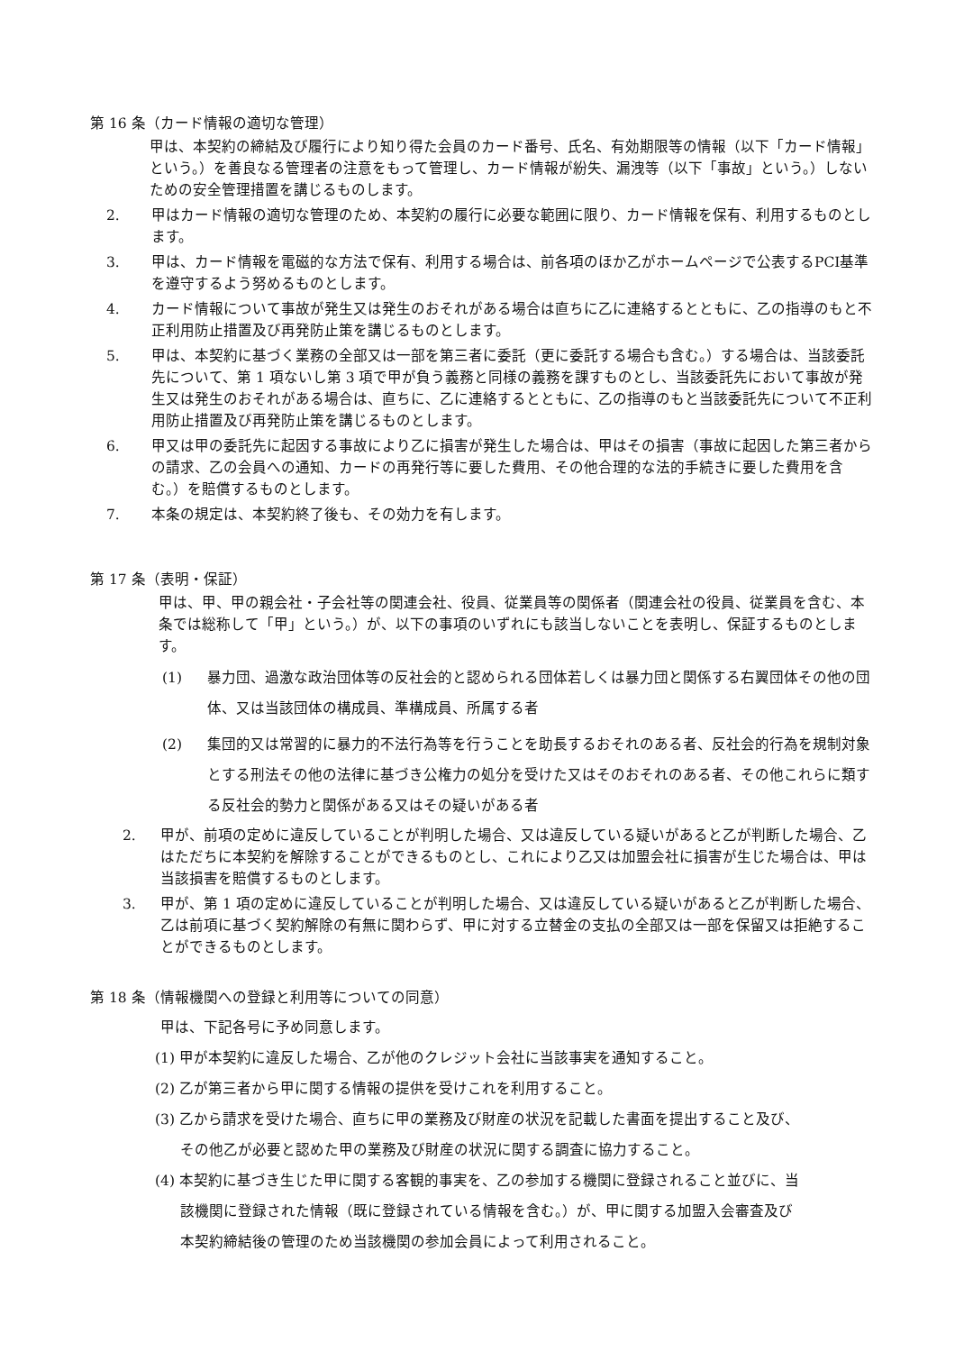第 16 条（カード情報の適切な管理）
甲は、本契約の締結及び履行により知り得た会員のカード番号、氏名、有効期限等の情報（以下「カード情報」という。）を善良なる管理者の注意をもって管理し、カード情報が紛失、漏洩等（以下「事故」という。）しないための安全管理措置を講じるものします。
2. 甲はカード情報の適切な管理のため、本契約の履行に必要な範囲に限り、カード情報を保有、利用するものとします。
3. 甲は、カード情報を電磁的な方法で保有、利用する場合は、前各項のほか乙がホームページで公表するPCI基準を遵守するよう努めるものとします。
4. カード情報について事故が発生又は発生のおそれがある場合は直ちに乙に連絡するとともに、乙の指導のもと不正利用防止措置及び再発防止策を講じるものとします。
5. 甲は、本契約に基づく業務の全部又は一部を第三者に委託（更に委託する場合も含む。）する場合は、当該委託先について、第 1 項ないし第 3 項で甲が負う義務と同様の義務を課すものとし、当該委託先において事故が発生又は発生のおそれがある場合は、直ちに、乙に連絡するとともに、乙の指導のもと当該委託先について不正利用防止措置及び再発防止策を講じるものとします。
6. 甲又は甲の委託先に起因する事故により乙に損害が発生した場合は、甲はその損害（事故に起因した第三者からの請求、乙の会員への通知、カードの再発行等に要した費用、その他合理的な法的手続きに要した費用を含む。）を賠償するものとします。
7. 本条の規定は、本契約終了後も、その効力を有します。
第 17 条（表明・保証）
甲は、甲、甲の親会社・子会社等の関連会社、役員、従業員等の関係者（関連会社の役員、従業員を含む、本条では総称して「甲」という。）が、以下の事項のいずれにも該当しないことを表明し、保証するものとします。
(1) 暴力団、過激な政治団体等の反社会的と認められる団体若しくは暴力団と関係する右翼団体その他の団体、又は当該団体の構成員、準構成員、所属する者
(2) 集団的又は常習的に暴力的不法行為等を行うことを助長するおそれのある者、反社会的行為を規制対象とする刑法その他の法律に基づき公権力の処分を受けた又はそのおそれのある者、その他これらに類する反社会的勢力と関係がある又はその疑いがある者
2. 甲が、前項の定めに違反していることが判明した場合、又は違反している疑いがあると乙が判断した場合、乙はただちに本契約を解除することができるものとし、これにより乙又は加盟会社に損害が生じた場合は、甲は当該損害を賠償するものとします。
3. 甲が、第 1 項の定めに違反していることが判明した場合、又は違反している疑いがあると乙が判断した場合、乙は前項に基づく契約解除の有無に関わらず、甲に対する立替金の支払の全部又は一部を保留又は拒絶することができるものとします。
第 18 条（情報機関への登録と利用等についての同意）
甲は、下記各号に予め同意します。
(1) 甲が本契約に違反した場合、乙が他のクレジット会社に当該事実を通知すること。
(2) 乙が第三者から甲に関する情報の提供を受けこれを利用すること。
(3) 乙から請求を受けた場合、直ちに甲の業務及び財産の状況を記載した書面を提出すること及び、
その他乙が必要と認めた甲の業務及び財産の状況に関する調査に協力すること。
(4) 本契約に基づき生じた甲に関する客観的事実を、乙の参加する機関に登録されること並びに、当
該機関に登録された情報（既に登録されている情報を含む。）が、甲に関する加盟入会審査及び
本契約締結後の管理のため当該機関の参加会員によって利用されること。